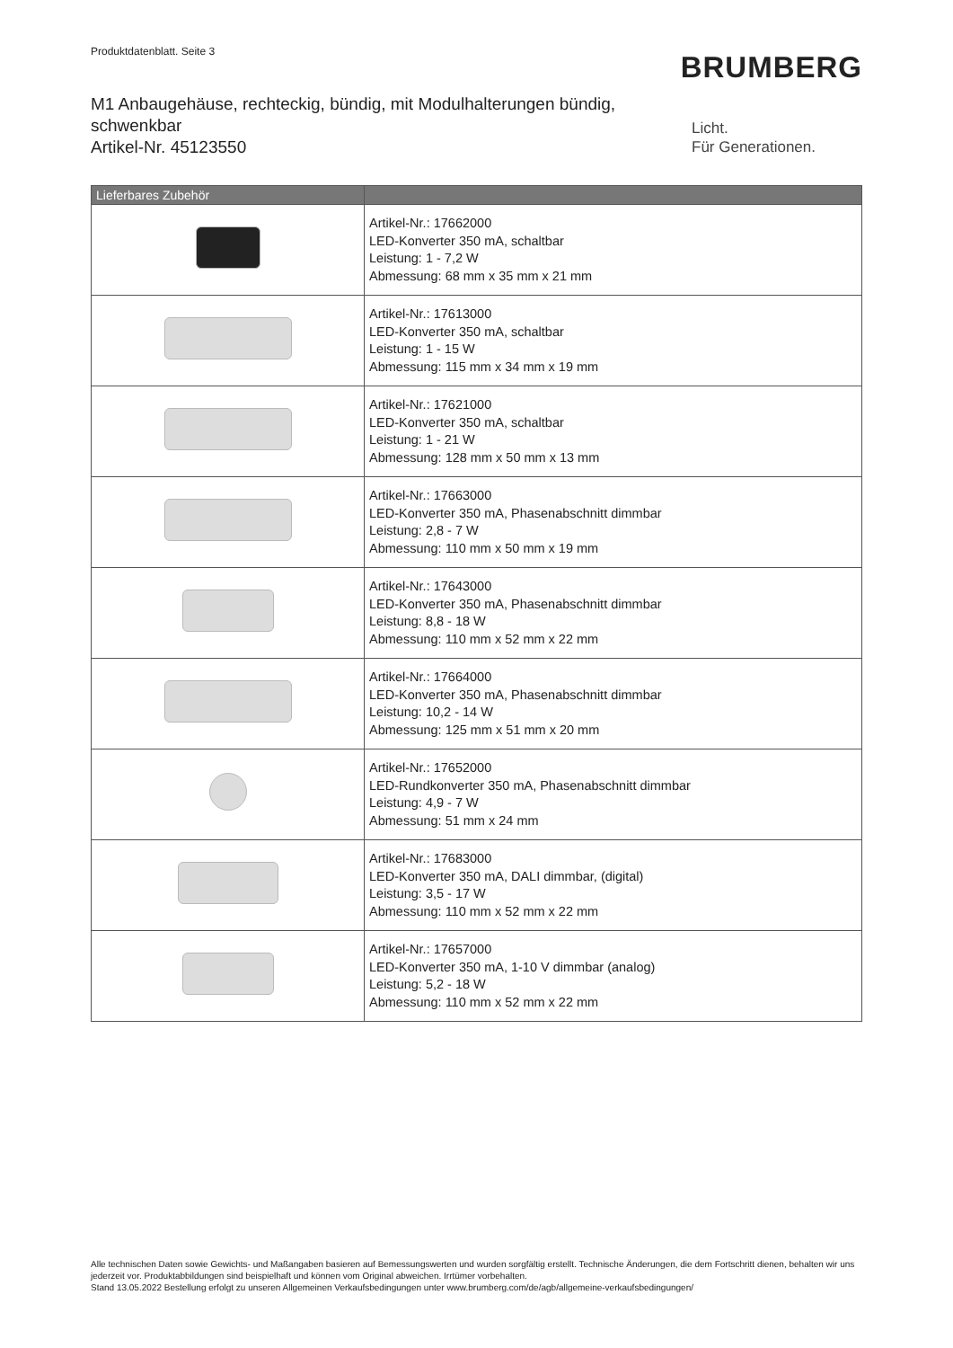Produktdatenblatt. Seite 3
BRUMBERG
M1 Anbaugehäuse, rechteckig, bündig, mit Modulhalterungen bündig,
schwenkbar
Artikel-Nr. 45123550
Licht.
Für Generationen.
| Lieferbares Zubehör | |
| --- | --- |
| | Artikel-Nr.: 17662000 LED-Konverter 350 mA, schaltbar Leistung: 1 - 7,2 W Abmessung: 68 mm x 35 mm x 21 mm |
| | Artikel-Nr.: 17613000 LED-Konverter 350 mA, schaltbar Leistung: 1 - 15 W Abmessung: 115 mm x 34 mm x 19 mm |
| | Artikel-Nr.: 17621000 LED-Konverter 350 mA, schaltbar Leistung: 1 - 21 W Abmessung: 128 mm x 50 mm x 13 mm |
| | Artikel-Nr.: 17663000 LED-Konverter 350 mA, Phasenabschnitt dimmbar Leistung: 2,8 - 7 W Abmessung: 110 mm x 50 mm x 19 mm |
| | Artikel-Nr.: 17643000 LED-Konverter 350 mA, Phasenabschnitt dimmbar Leistung: 8,8 - 18 W Abmessung: 110 mm x 52 mm x 22 mm |
| | Artikel-Nr.: 17664000 LED-Konverter 350 mA, Phasenabschnitt dimmbar Leistung: 10,2 - 14 W Abmessung: 125 mm x 51 mm x 20 mm |
| | Artikel-Nr.: 17652000 LED-Rundkonverter 350 mA, Phasenabschnitt dimmbar Leistung: 4,9 - 7 W Abmessung: 51 mm x 24 mm |
| | Artikel-Nr.: 17683000 LED-Konverter 350 mA, DALI dimmbar, (digital) Leistung: 3,5 - 17 W Abmessung: 110 mm x 52 mm x 22 mm |
| | Artikel-Nr.: 17657000 LED-Konverter 350 mA, 1-10 V dimmbar (analog) Leistung: 5,2 - 18 W Abmessung: 110 mm x 52 mm x 22 mm |
Alle technischen Daten sowie Gewichts- und Maßangaben basieren auf Bemessungswerten und wurden sorgfältig erstellt. Technische Änderungen, die dem Fortschritt dienen, behalten wir uns jederzeit vor. Produktabbildungen sind beispielhaft und können vom Original abweichen. Irrtümer vorbehalten.
Stand 13.05.2022 Bestellung erfolgt zu unseren Allgemeinen Verkaufsbedingungen unter www.brumberg.com/de/agb/allgemeine-verkaufsbedingungen/